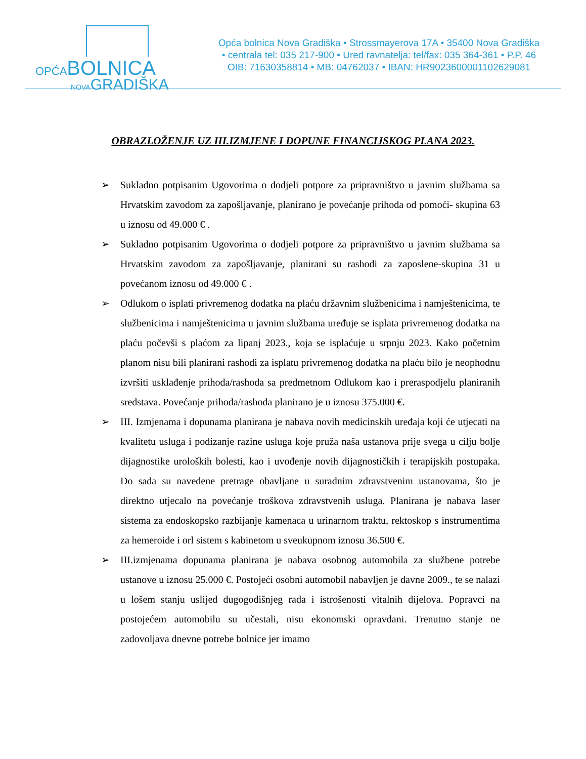OPĆABOLNICA
NOVAGRADIŠKA
Opća bolnica Nova Gradiška • Strossmayerova 17A • 35400 Nova Gradiška
• centrala tel: 035 217-900 • Ured ravnatelja: tel/fax: 035 364-361 • P.P. 46
OIB: 71630358814 • MB: 04762037 • IBAN: HR9023600001102629081
OBRAZLOŽENJE UZ III.IZMJENE I DOPUNE FINANCIJSKOG PLANA 2023.
➢ Sukladno potpisanim Ugovorima o dodjeli potpore za pripravništvo u javnim službama sa Hrvatskim zavodom za zapošljavanje, planirano je povećanje prihoda od pomoći- skupina 63 u iznosu od 49.000 € .
➢ Sukladno potpisanim Ugovorima o dodjeli potpore za pripravništvo u javnim službama sa Hrvatskim zavodom za zapošljavanje, planirani su rashodi za zaposlene-skupina 31 u povećanom iznosu od 49.000 € .
➢ Odlukom o isplati privremenog dodatka na plaću državnim službenicima i namještenicima, te službenicima i namještenicima u javnim službama uređuje se isplata privremenog dodatka na plaću počevši s plaćom za lipanj 2023., koja se isplaćuje u srpnju 2023. Kako početnim planom nisu bili planirani rashodi za isplatu privremenog dodatka na plaću bilo je neophodnu izvršiti usklađenje prihoda/rashoda sa predmetnom Odlukom kao i preraspodjelu planiranih sredstava. Povećanje prihoda/rashoda planirano je u iznosu 375.000 €.
➢ III. Izmjenama i dopunama planirana je nabava novih medicinskih uređaja koji će utjecati na kvalitetu usluga i podizanje razine usluga koje pruža naša ustanova prije svega u cilju bolje dijagnostike uroloških bolesti, kao i uvođenje novih dijagnostičkih i terapijskih postupaka. Do sada su navedene pretrage obavljane u suradnim zdravstvenim ustanovama, što je direktno utjecalo na povećanje troškova zdravstvenih usluga. Planirana je nabava laser sistema za endoskopsko razbijanje kamenaca u urinarnom traktu, rektoskop s instrumentima za hemeroide i orl sistem s kabinetom u sveukupnom iznosu 36.500 €.
➢ III.izmjenama dopunama planirana je nabava osobnog automobila za službene potrebe ustanove u iznosu 25.000 €. Postojeći osobni automobil nabavljen je davne 2009., te se nalazi u lošem stanju uslijed dugogodišnjeg rada i istrošenosti vitalnih dijelova. Popravci na postojećem automobilu su učestali, nisu ekonomski opravdani. Trenutno stanje ne zadovoljava dnevne potrebe bolnice jer imamo